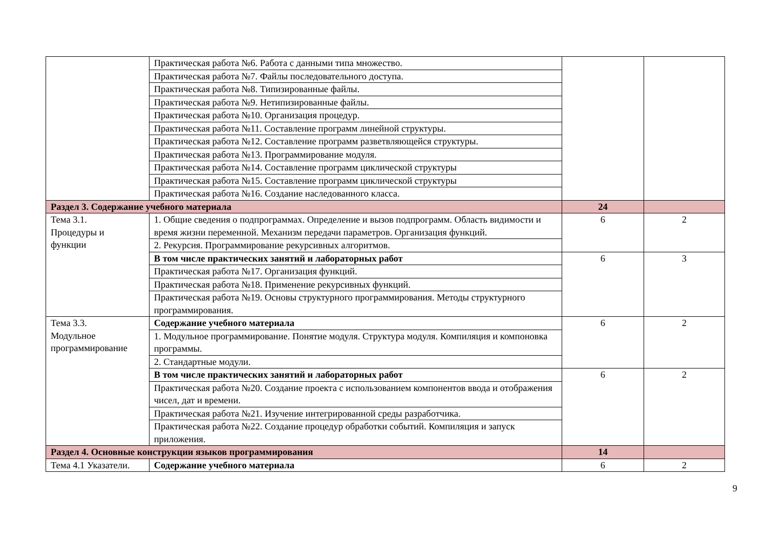| | Практическая работа №6. Работа с данными типа множество. | | |
| | Практическая работа №7. Файлы последовательного доступа. | | |
| | Практическая работа №8. Типизированные файлы. | | |
| | Практическая работа №9. Нетипизированные файлы. | | |
| | Практическая работа №10. Организация процедур. | | |
| | Практическая работа №11. Составление программ линейной структуры. | | |
| | Практическая работа №12. Составление программ разветвляющейся структуры. | | |
| | Практическая работа №13. Программирование модуля. | | |
| | Практическая работа №14. Составление программ циклической структуры | | |
| | Практическая работа №15. Составление программ циклической структуры | | |
| | Практическая работа №16. Создание наследованного класса. | | |
| Раздел 3. Содержание учебного материала | | 24 | |
| Тема 3.1. Процедуры и функции | 1. Общие сведения о подпрограммах. Определение и вызов подпрограмм. Область видимости и время жизни переменной. Механизм передачи параметров. Организация функций. | 6 | 2 |
| | 2. Рекурсия. Программирование рекурсивных алгоритмов. | | |
| | В том числе практических занятий и лабораторных работ | 6 | 3 |
| | Практическая работа №17. Организация функций. | | |
| | Практическая работа №18. Применение рекурсивных функций. | | |
| | Практическая работа №19. Основы структурного программирования. Методы структурного программирования. | | |
| Тема 3.3. Модульное программирование | Содержание учебного материала | 6 | 2 |
| | 1. Модульное программирование. Понятие модуля. Структура модуля. Компиляция и компоновка программы. | | |
| | 2. Стандартные модули. | | |
| | В том числе практических занятий и лабораторных работ | 6 | 2 |
| | Практическая работа №20. Создание проекта с использованием компонентов ввода и отображения чисел, дат и времени. | | |
| | Практическая работа №21. Изучение интегрированной среды разработчика. | | |
| | Практическая работа №22. Создание процедур обработки событий. Компиляция и запуск приложения. | | |
| Раздел 4. Основные конструкции языков программирования | | 14 | |
| Тема 4.1 Указатели. | Содержание учебного материала | 6 | 2 |
9